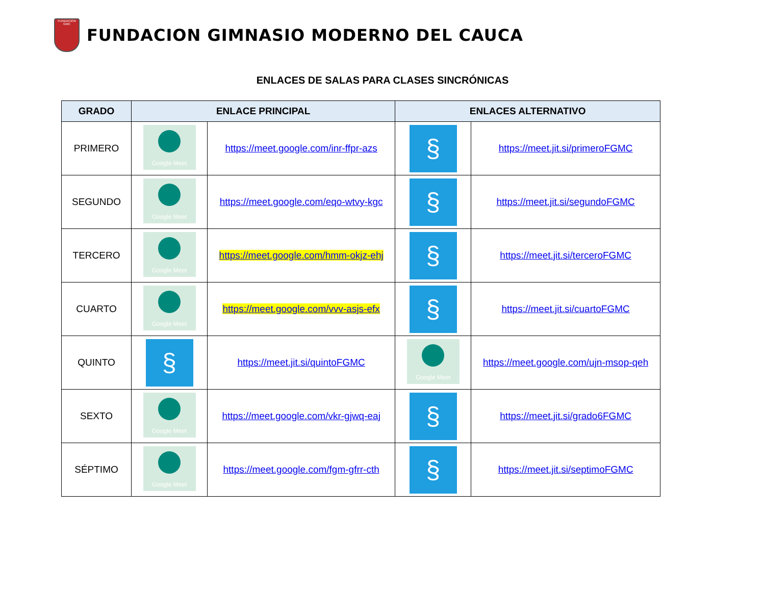FUNDACION GMC
FUNDACION GIMNASIO MODERNO DEL CAUCA
ENLACES DE SALAS PARA CLASES SINCRÓNICAS
| GRADO | ENLACE PRINCIPAL | | ENLACES ALTERNATIVO | |
| --- | --- | --- | --- | --- |
| PRIMERO | Google Meet | https://meet.google.com/inr-ffpr-azs | § | https://meet.jit.si/primeroFGMC |
| SEGUNDO | Google Meet | https://meet.google.com/eqo-wtvy-kgc | § | https://meet.jit.si/segundoFGMC |
| TERCERO | Google Meet | https://meet.google.com/hmm-okjz-ehj | § | https://meet.jit.si/terceroFGMC |
| CUARTO | Google Meet | https://meet.google.com/vvv-asjs-efx | § | https://meet.jit.si/cuartoFGMC |
| QUINTO | § | https://meet.jit.si/quintoFGMC | Google Meet | https://meet.google.com/ujn-msop-qeh |
| SEXTO | Google Meet | https://meet.google.com/vkr-gjwq-eaj | § | https://meet.jit.si/grado6FGMC |
| SÉPTIMO | Google Meet | https://meet.google.com/fgm-gfrr-cth | § | https://meet.jit.si/septimoFGMC |